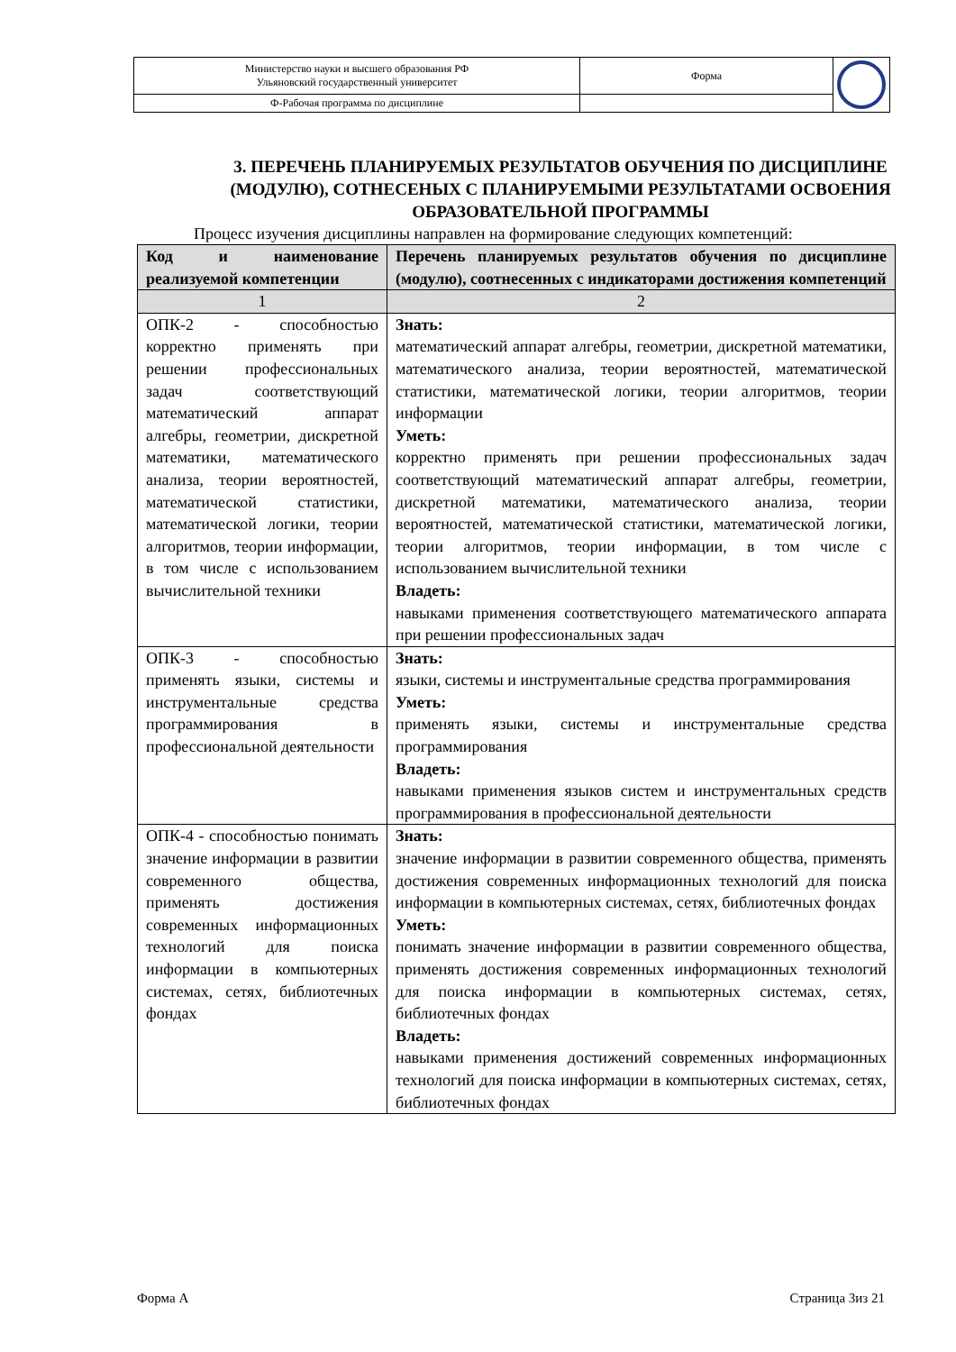| Министерство науки и высшего образования РФ Ульяновский государственный университет | Форма | |
| Ф-Рабочая программа по дисциплине | | |
3. ПЕРЕЧЕНЬ ПЛАНИРУЕМЫХ РЕЗУЛЬТАТОВ ОБУЧЕНИЯ ПО ДИСЦИПЛИНЕ (МОДУЛЮ), СОТНЕСЕНЫХ С ПЛАНИРУЕМЫМИ РЕЗУЛЬТАТАМИ ОСВОЕНИЯ ОБРАЗОВАТЕЛЬНОЙ ПРОГРАММЫ
Процесс изучения дисциплины направлен на формирование следующих компетенций:
| Код и наименование реализуемой компетенции | Перечень планируемых результатов обучения по дисциплине (модулю), соотнесенных с индикаторами достижения компетенций |
| --- | --- |
| 1 | 2 |
| ОПК-2 - способностью корректно применять при решении профессиональных задач соответствующий математический аппарат алгебры, геометрии, дискретной математики, математического анализа, теории вероятностей, математической статистики, математической логики, теории алгоритмов, теории информации, в том числе с использованием вычислительной техники | Знать: математический аппарат алгебры, геометрии, дискретной математики, математического анализа, теории вероятностей, математической статистики, математической логики, теории алгоритмов, теории информации Уметь: корректно применять при решении профессиональных задач соответствующий математический аппарат алгебры, геометрии, дискретной математики, математического анализа, теории вероятностей, математической статистики, математической логики, теории алгоритмов, теории информации, в том числе с использованием вычислительной техники Владеть: навыками применения соответствующего математического аппарата при решении профессиональных задач |
| ОПК-3 - способностью применять языки, системы и инструментальные средства программирования в профессиональной деятельности | Знать: языки, системы и инструментальные средства программирования Уметь: применять языки, системы и инструментальные средства программирования Владеть: навыками применения языков систем и инструментальных средств программирования в профессиональной деятельности |
| ОПК-4 - способностью понимать значение информации в развитии современного общества, применять достижения современных информационных технологий для поиска информации в компьютерных системах, сетях, библиотечных фондах | Знать: значение информации в развитии современного общества, применять достижения современных информационных технологий для поиска информации в компьютерных системах, сетях, библиотечных фондах Уметь: понимать значение информации в развитии современного общества, применять достижения современных информационных технологий для поиска информации в компьютерных системах, сетях, библиотечных фондах Владеть: навыками применения достижений современных информационных технологий для поиска информации в компьютерных системах, сетях, библиотечных фондах |
Форма А Страница 3из 21